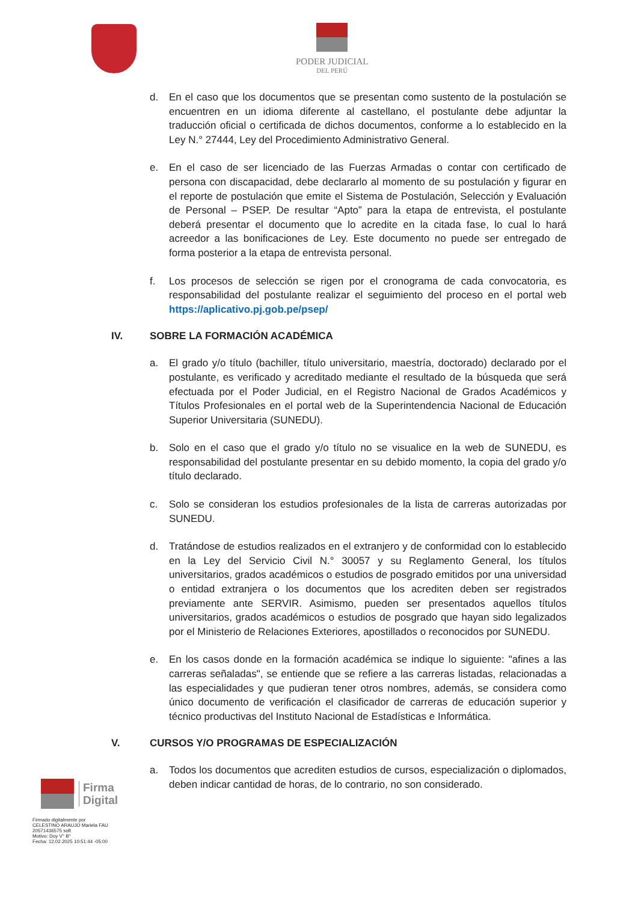PODER JUDICIAL
DEL PERÚ
d. En el caso que los documentos que se presentan como sustento de la postulación se encuentren en un idioma diferente al castellano, el postulante debe adjuntar la traducción oficial o certificada de dichos documentos, conforme a lo establecido en la Ley N.° 27444, Ley del Procedimiento Administrativo General.
e. En el caso de ser licenciado de las Fuerzas Armadas o contar con certificado de persona con discapacidad, debe declararlo al momento de su postulación y figurar en el reporte de postulación que emite el Sistema de Postulación, Selección y Evaluación de Personal – PSEP. De resultar “Apto” para la etapa de entrevista, el postulante deberá presentar el documento que lo acredite en la citada fase, lo cual lo hará acreedor a las bonificaciones de Ley. Este documento no puede ser entregado de forma posterior a la etapa de entrevista personal.
f. Los procesos de selección se rigen por el cronograma de cada convocatoria, es responsabilidad del postulante realizar el seguimiento del proceso en el portal web https://aplicativo.pj.gob.pe/psep/
IV. SOBRE LA FORMACIÓN ACADÉMICA
a. El grado y/o título (bachiller, título universitario, maestría, doctorado) declarado por el postulante, es verificado y acreditado mediante el resultado de la búsqueda que será efectuada por el Poder Judicial, en el Registro Nacional de Grados Académicos y Títulos Profesionales en el portal web de la Superintendencia Nacional de Educación Superior Universitaria (SUNEDU).
b. Solo en el caso que el grado y/o título no se visualice en la web de SUNEDU, es responsabilidad del postulante presentar en su debido momento, la copia del grado y/o título declarado.
c. Solo se consideran los estudios profesionales de la lista de carreras autorizadas por SUNEDU.
d. Tratándose de estudios realizados en el extranjero y de conformidad con lo establecido en la Ley del Servicio Civil N.° 30057 y su Reglamento General, los títulos universitarios, grados académicos o estudios de posgrado emitidos por una universidad o entidad extranjera o los documentos que los acrediten deben ser registrados previamente ante SERVIR. Asimismo, pueden ser presentados aquellos títulos universitarios, grados académicos o estudios de posgrado que hayan sido legalizados por el Ministerio de Relaciones Exteriores, apostillados o reconocidos por SUNEDU.
e. En los casos donde en la formación académica se indique lo siguiente: "afines a las carreras señaladas", se entiende que se refiere a las carreras listadas, relacionadas a las especialidades y que pudieran tener otros nombres, además, se considera como único documento de verificación el clasificador de carreras de educación superior y técnico productivas del Instituto Nacional de Estadísticas e Informática.
V. CURSOS Y/O PROGRAMAS DE ESPECIALIZACIÓN
a. Todos los documentos que acrediten estudios de cursos, especialización o diplomados, deben indicar cantidad de horas, de lo contrario, no son considerado.
Firma
Digital
Firmado digitalmente por
CELESTINO ARAUJO Mariela FAU
20571436575 soft
Motivo: Doy V° B°
Fecha: 12.02.2025 10:51:44 -05:00